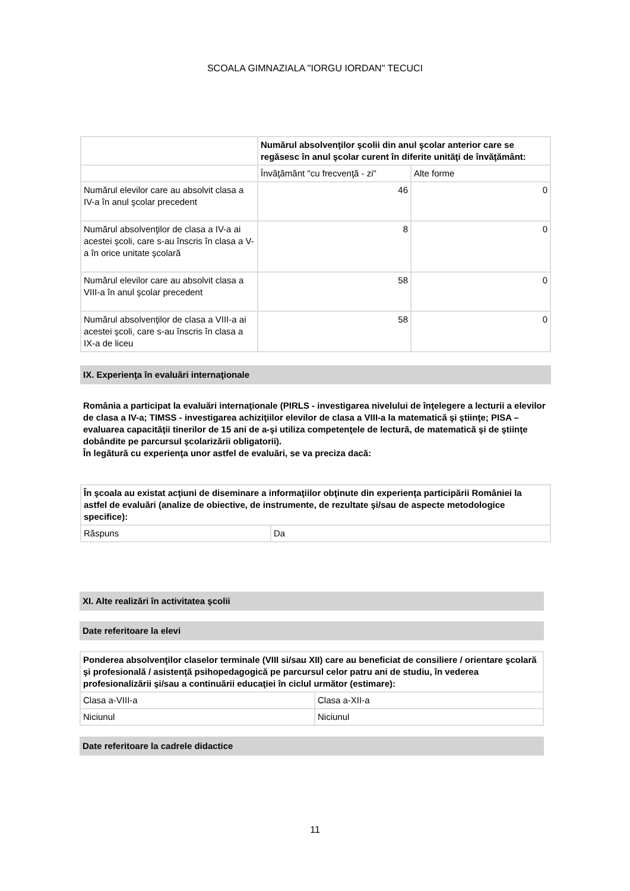SCOALA GIMNAZIALA "IORGU IORDAN" TECUCI
| | Numărul absolvenţilor şcolii din anul şcolar anterior care se regăsesc în anul şcolar curent în diferite unităţi de învăţământ: | |
| --- | --- | --- |
| | Învăţământ "cu frecvenţă - zi" | Alte forme |
| Numărul elevilor care au absolvit clasa a IV-a în anul şcolar precedent | 46 | 0 |
| Numărul absolvenţilor de clasa a IV-a ai acestei şcoli, care s-au înscris în clasa a V-a în orice unitate şcolară | 8 | 0 |
| Numărul elevilor care au absolvit clasa a VIII-a în anul şcolar precedent | 58 | 0 |
| Numărul absolvenţilor de clasa a VIII-a ai acestei şcoli, care s-au înscris în clasa a IX-a de liceu | 58 | 0 |
IX. Experienţa în evaluări internaţionale
România a participat la evaluări internaţionale (PIRLS - investigarea nivelului de înţelegere a lecturii a elevilor de clasa a IV-a; TIMSS - investigarea achiziţiilor elevilor de clasa a VIII-a la matematică şi ştiinţe; PISA – evaluarea capacităţii tinerilor de 15 ani de a-şi utiliza competenţele de lectură, de matematică şi de ştiinţe dobândite pe parcursul şcolarizării obligatorii).
În legătură cu experienţa unor astfel de evaluări, se va preciza dacă:
| În şcoala au existat acţiuni de diseminare a informaţiilor obţinute din experienţa participării României la astfel de evaluări (analize de obiective, de instrumente, de rezultate şi/sau de aspecte metodologice specifice): | |
| --- | --- |
| Răspuns | Da |
XI. Alte realizări în activitatea şcolii
Date referitoare la elevi
| Ponderea absolvenţilor claselor terminale (VIII si/sau XII) care au beneficiat de consiliere / orientare şcolară şi profesională / asistenţă psihopedagogică pe parcursul celor patru ani de studiu, în vederea profesionalizării şi/sau a continuării educaţiei în ciclul următor (estimare): | |
| --- | --- |
| Clasa a-VIII-a | Clasa a-XII-a |
| Niciunul | Niciunul |
Date referitoare la cadrele didactice
11